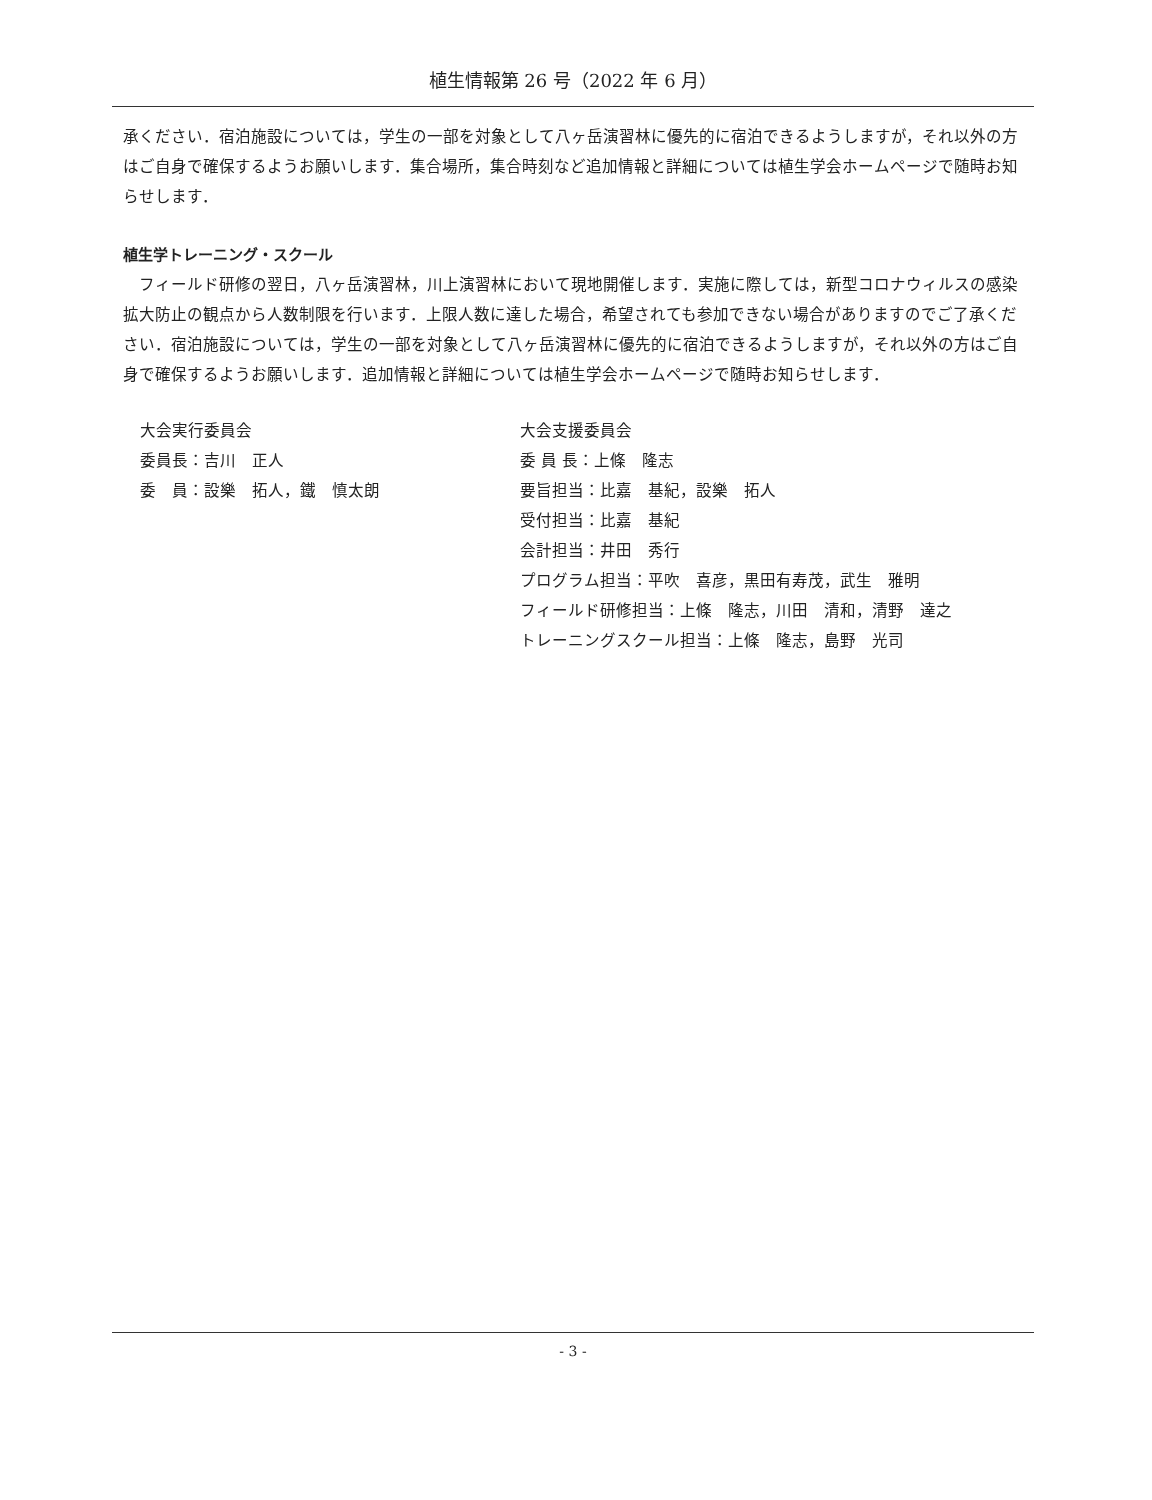植生情報第 26 号（2022 年 6 月）
承ください．宿泊施設については，学生の一部を対象として八ヶ岳演習林に優先的に宿泊できるようしますが，それ以外の方はご自身で確保するようお願いします．集合場所，集合時刻など追加情報と詳細については植生学会ホームページで随時お知らせします．
植生学トレーニング・スクール
　フィールド研修の翌日，八ヶ岳演習林，川上演習林において現地開催します．実施に際しては，新型コロナウィルスの感染拡大防止の観点から人数制限を行います．上限人数に達した場合，希望されても参加できない場合がありますのでご了承ください．宿泊施設については，学生の一部を対象として八ヶ岳演習林に優先的に宿泊できるようしますが，それ以外の方はご自身で確保するようお願いします．追加情報と詳細については植生学会ホームページで随時お知らせします．
大会実行委員会
委員長：吉川　正人
委　員：設樂　拓人，鐵　慎太朗
大会支援委員会
委 員 長：上條　隆志
要旨担当：比嘉　基紀，設樂　拓人
受付担当：比嘉　基紀
会計担当：井田　秀行
プログラム担当：平吹　喜彦，黒田有寿茂，武生　雅明
フィールド研修担当：上條　隆志，川田　清和，清野　達之
トレーニングスクール担当：上條　隆志，島野　光司
- 3 -